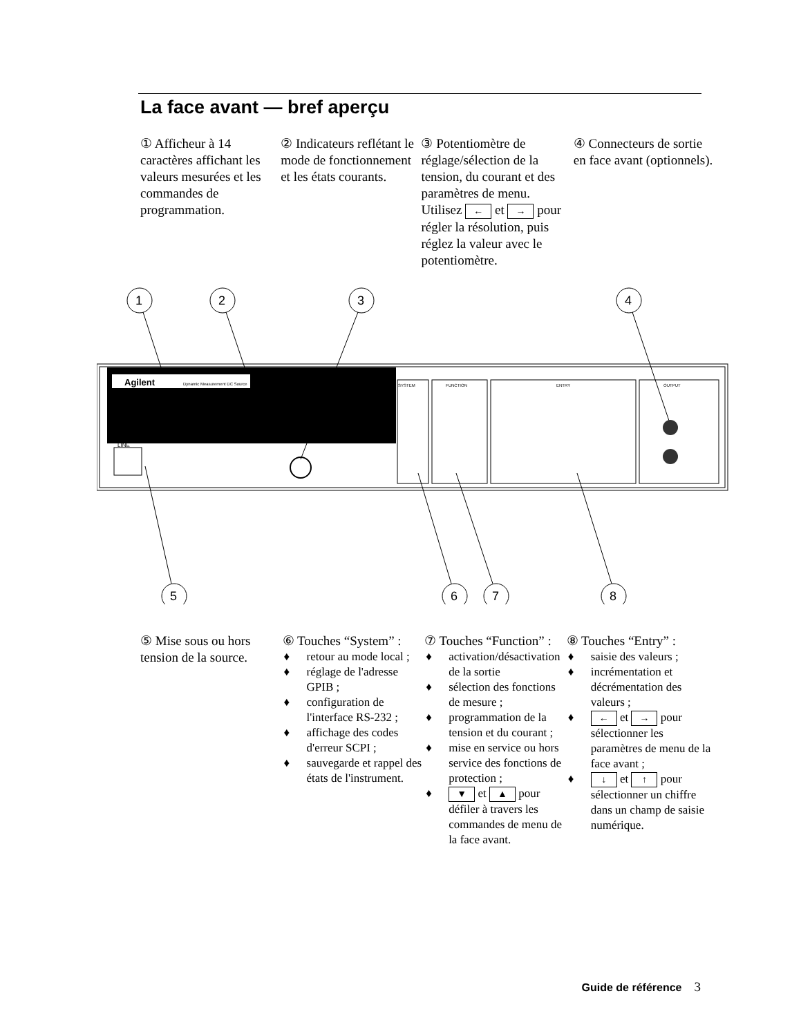La face avant — bref aperçu
① Afficheur à 14 caractères affichant les valeurs mesurées et les commandes de programmation.
② Indicateurs reflé­tant le mode de fonctionnement et les états courants.
③ Potentiomètre de réglage/sélection de la tension, du courant et des paramètres de menu.
Utilisez ← et → pour régler la résolution, puis réglez la valeur avec le potentiomètre.
④ Connecteurs de sortie en face avant (optionnels).
Agilent
Dynamic Measurement DC Source
1
2
3
4
5
6
7
8
LINE
SYSTEM
FUNCTION
ENTRY
OUTPUT
⑤ Mise sous ou hors tension de la source.
⑥ Touches “System” :
♦ retour au mode local ;
♦ réglage de l'adresse GPIB ;
♦ configuration de l'interface RS-232 ;
♦ affichage des codes d'erreur SCPI ;
♦ sauvegarde et rappel des états de l'instrument.
⑦ Touches “Function” :
♦ activation/désac­tivation de la sortie
♦ sélection des fonctions de mesure ;
♦ programmation de la tension et du courant ;
♦ mise en service ou hors service des fonctions de protection ;
♦ ▼ et ▲ pour défiler à travers les commandes de menu de la face avant.
⑧ Touches “Entry” :
♦ saisie des valeurs ;
♦ incrémentation et décrémentation des valeurs ;
♦ ← et → pour sélectionner les paramètres de menu de la face avant ;
♦ ↓ et ↑ pour sélectionner un chiffre dans un champ de saisie numérique.
Guide de référence 3